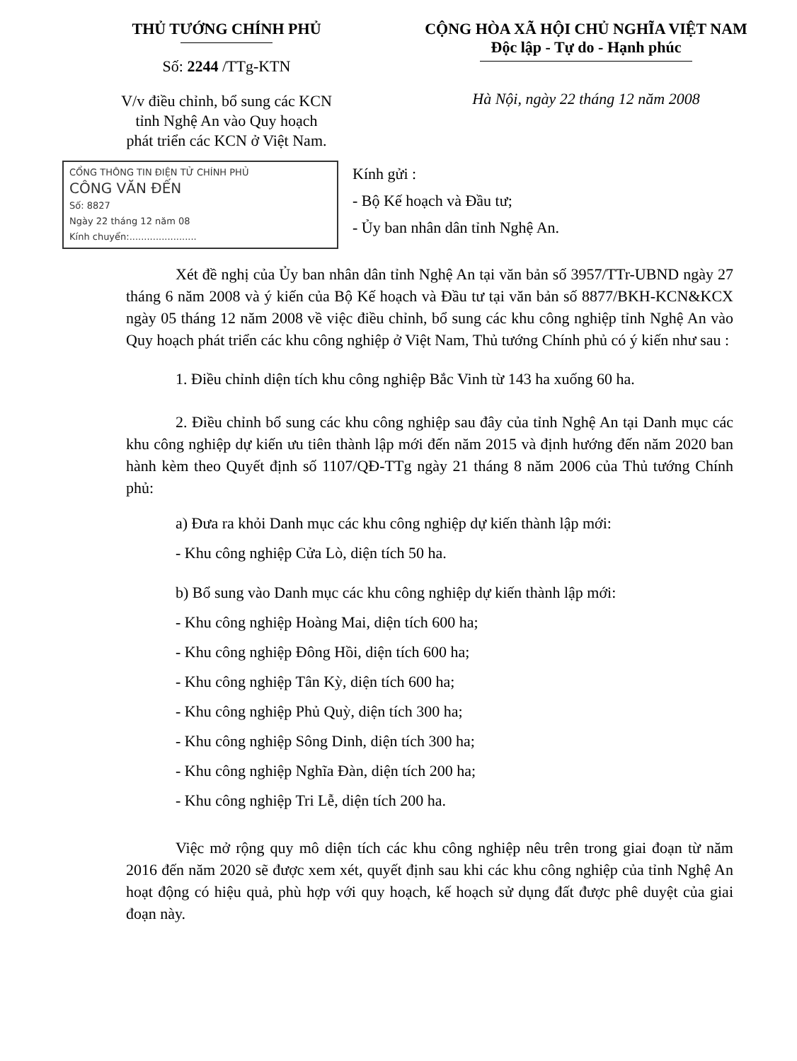THỦ TƯỚNG CHÍNH PHỦ
Số: 2244 /TTg-KTN
V/v điều chỉnh, bổ sung các KCN
tỉnh Nghệ An vào Quy hoạch
phát triển các KCN ở Việt Nam.
CỘNG HÒA XÃ HỘI CHỦ NGHĨA VIỆT NAM
Độc lập - Tự do - Hạnh phúc
Hà Nội, ngày 22 tháng 12 năm 2008
CỔNG THÔNG TIN ĐIỆN TỬ CHÍNH PHỦ
CÔNG VĂN ĐẾN
Số: 8827
Ngày 22 tháng 12 năm 08
Kính chuyển:.......................
Kính gửi :
- Bộ Kế hoạch và Đầu tư;
- Ủy ban nhân dân tỉnh Nghệ An.
Xét đề nghị của Ủy ban nhân dân tỉnh Nghệ An tại văn bản số 3957/TTr-UBND ngày 27 tháng 6 năm 2008 và ý kiến của Bộ Kế hoạch và Đầu tư tại văn bản số 8877/BKH-KCN&KCX ngày 05 tháng 12 năm 2008 về việc điều chỉnh, bổ sung các khu công nghiệp tỉnh Nghệ An vào Quy hoạch phát triển các khu công nghiệp ở Việt Nam, Thủ tướng Chính phủ có ý kiến như sau :
1. Điều chỉnh diện tích khu công nghiệp Bắc Vinh từ 143 ha xuống 60 ha.
2. Điều chỉnh bổ sung các khu công nghiệp sau đây của tỉnh Nghệ An tại Danh mục các khu công nghiệp dự kiến ưu tiên thành lập mới đến năm 2015 và định hướng đến năm 2020 ban hành kèm theo Quyết định số 1107/QĐ-TTg ngày 21 tháng 8 năm 2006 của Thủ tướng Chính phủ:
a) Đưa ra khỏi Danh mục các khu công nghiệp dự kiến thành lập mới:
- Khu công nghiệp Cửa Lò, diện tích 50 ha.
b) Bổ sung vào Danh mục các khu công nghiệp dự kiến thành lập mới:
- Khu công nghiệp Hoàng Mai, diện tích 600 ha;
- Khu công nghiệp Đông Hồi, diện tích 600 ha;
- Khu công nghiệp Tân Kỳ, diện tích 600 ha;
- Khu công nghiệp Phủ Quỳ, diện tích 300 ha;
- Khu công nghiệp Sông Dinh, diện tích 300 ha;
- Khu công nghiệp Nghĩa Đàn, diện tích 200 ha;
- Khu công nghiệp Tri Lễ, diện tích 200 ha.
Việc mở rộng quy mô diện tích các khu công nghiệp nêu trên trong giai đoạn từ năm 2016 đến năm 2020 sẽ được xem xét, quyết định sau khi các khu công nghiệp của tỉnh Nghệ An hoạt động có hiệu quả, phù hợp với quy hoạch, kế hoạch sử dụng đất được phê duyệt của giai đoạn này.